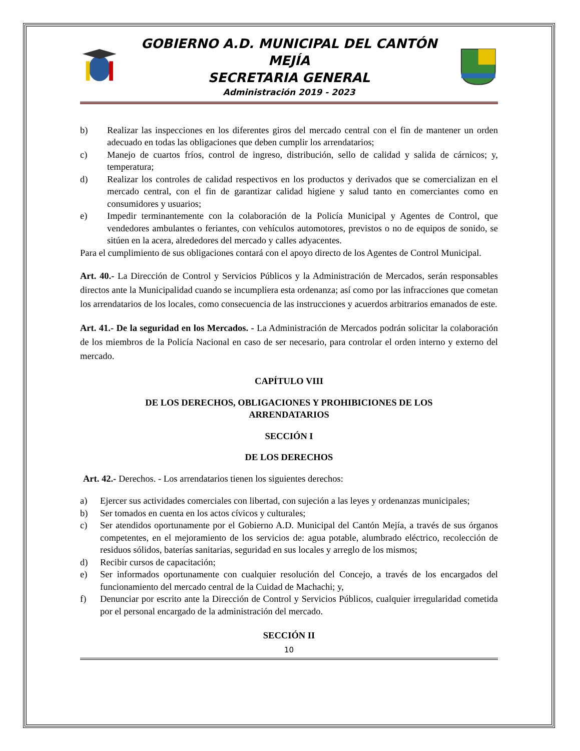GOBIERNO A.D. MUNICIPAL DEL CANTÓN MEJÍA
SECRETARIA GENERAL
Administración 2019 - 2023
b) Realizar las inspecciones en los diferentes giros del mercado central con el fin de mantener un orden adecuado en todas las obligaciones que deben cumplir los arrendatarios;
c) Manejo de cuartos fríos, control de ingreso, distribución, sello de calidad y salida de cárnicos; y, temperatura;
d) Realizar los controles de calidad respectivos en los productos y derivados que se comercializan en el mercado central, con el fin de garantizar calidad higiene y salud tanto en comerciantes como en consumidores y usuarios;
e) Impedir terminantemente con la colaboración de la Policía Municipal y Agentes de Control, que vendedores ambulantes o feriantes, con vehículos automotores, previstos o no de equipos de sonido, se sitúen en la acera, alrededores del mercado y calles adyacentes.
Para el cumplimiento de sus obligaciones contará con el apoyo directo de los Agentes de Control Municipal.
Art. 40.- La Dirección de Control y Servicios Públicos y la Administración de Mercados, serán responsables directos ante la Municipalidad cuando se incumpliera esta ordenanza; así como por las infracciones que cometan los arrendatarios de los locales, como consecuencia de las instrucciones y acuerdos arbitrarios emanados de este.
Art. 41.- De la seguridad en los Mercados. - La Administración de Mercados podrán solicitar la colaboración de los miembros de la Policía Nacional en caso de ser necesario, para controlar el orden interno y externo del mercado.
CAPÍTULO VIII
DE LOS DERECHOS, OBLIGACIONES Y PROHIBICIONES DE LOS
ARRENDATARIOS
SECCIÓN I
DE LOS DERECHOS
Art. 42.- Derechos. - Los arrendatarios tienen los siguientes derechos:
a) Ejercer sus actividades comerciales con libertad, con sujeción a las leyes y ordenanzas municipales;
b) Ser tomados en cuenta en los actos cívicos y culturales;
c) Ser atendidos oportunamente por el Gobierno A.D. Municipal del Cantón Mejía, a través de sus órganos competentes, en el mejoramiento de los servicios de: agua potable, alumbrado eléctrico, recolección de residuos sólidos, baterías sanitarias, seguridad en sus locales y arreglo de los mismos;
d) Recibir cursos de capacitación;
e) Ser informados oportunamente con cualquier resolución del Concejo, a través de los encargados del funcionamiento del mercado central de la Cuidad de Machachi; y,
f) Denunciar por escrito ante la Dirección de Control y Servicios Públicos, cualquier irregularidad cometida por el personal encargado de la administración del mercado.
SECCIÓN II
10